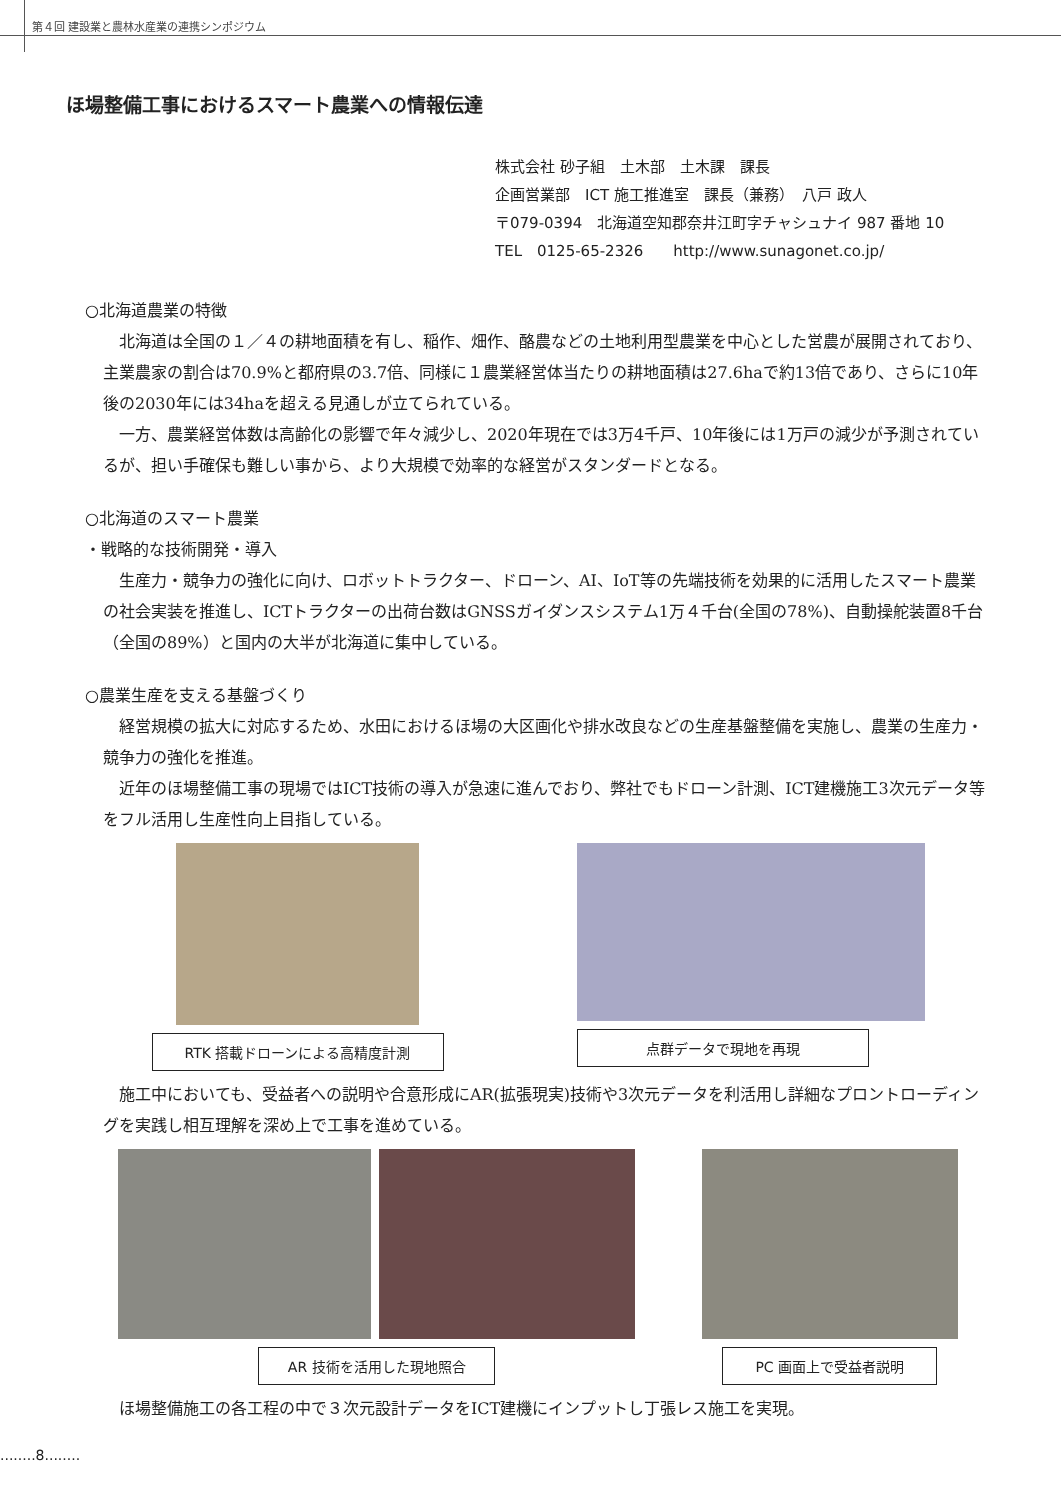第４回 建設業と農林水産業の連携シンポジウム
ほ場整備工事におけるスマート農業への情報伝達
株式会社 砂子組　土木部　土木課　課長
企画営業部　ICT 施工推進室　課長（兼務）　八戸 政人
〒079-0394　北海道空知郡奈井江町字チャシュナイ 987 番地 10
TEL　0125-65-2326　　http://www.sunagonet.co.jp/
○北海道農業の特徴
北海道は全国の１／４の耕地面積を有し、稲作、畑作、酪農などの土地利用型農業を中心とした営農が展開されており、主業農家の割合は70.9%と都府県の3.7倍、同様に１農業経営体当たりの耕地面積は27.6haで約13倍であり、さらに10年後の2030年には34haを超える見通しが立てられている。
一方、農業経営体数は高齢化の影響で年々減少し、2020年現在では3万4千戸、10年後には1万戸の減少が予測されているが、担い手確保も難しい事から、より大規模で効率的な経営がスタンダードとなる。
○北海道のスマート農業
・戦略的な技術開発・導入
生産力・競争力の強化に向け、ロボットトラクター、ドローン、AI、IoT等の先端技術を効果的に活用したスマート農業の社会実装を推進し、ICTトラクターの出荷台数はGNSSガイダンスシステム1万４千台(全国の78%)、自動操舵装置8千台（全国の89%）と国内の大半が北海道に集中している。
○農業生産を支える基盤づくり
経営規模の拡大に対応するため、水田におけるほ場の大区画化や排水改良などの生産基盤整備を実施し、農業の生産力・競争力の強化を推進。
近年のほ場整備工事の現場ではICT技術の導入が急速に進んでおり、弊社でもドローン計測、ICT建機施工3次元データ等をフル活用し生産性向上目指している。
RTK 搭載ドローンによる高精度計測 点群データで現地を再現
施工中においても、受益者への説明や合意形成にAR(拡張現実)技術や3次元データを利活用し詳細なプロントローディングを実践し相互理解を深め上で工事を進めている。
AR 技術を活用した現地照合 PC 画面上で受益者説明
ほ場整備施工の各工程の中で３次元設計データをICT建機にインプットし丁張レス施工を実現。
........8........